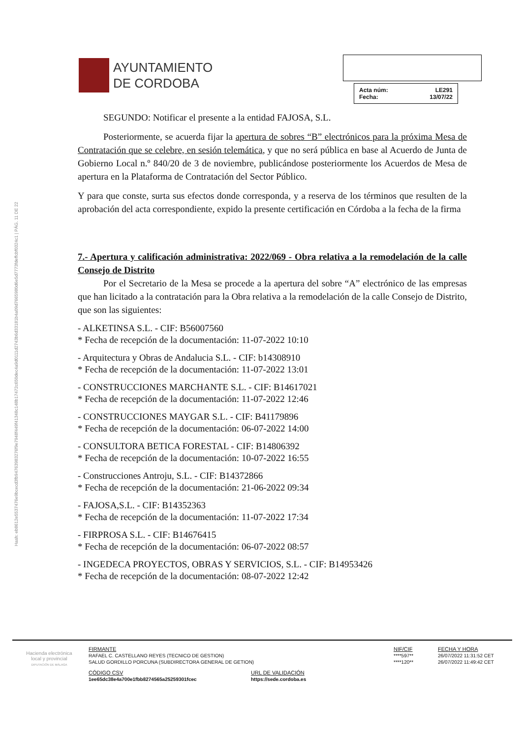Hash: eb8612e5537476e9bcecd3fb94763983276f9e7948f449f41348c148b17472c650dec4a9d0111d2743b6d33181b4a09d7665980d6e5d7773fdeffcbf0324c1 | PÁG. 11 DE 22
AYUNTAMIENTO
DE CORDOBA
Acta núm: LE291
Fecha: 13/07/22
SEGUNDO: Notificar el presente a la entidad FAJOSA, S.L.
Posteriormente, se acuerda fijar la apertura de sobres “B” electrónicos para la próxima Mesa de Contratación que se celebre, en sesión telemática, y que no será pública en base al Acuerdo de Junta de Gobierno Local n.º 840/20 de 3 de noviembre, publicándose posteriormente los Acuerdos de Mesa de apertura en la Plataforma de Contratación del Sector Público.
Y para que conste, surta sus efectos donde corresponda, y a reserva de los términos que resulten de la aprobación del acta correspondiente, expido la presente certificación en Córdoba a la fecha de la firma
7.- Apertura y calificación administrativa: 2022/069 - Obra relativa a la remodelación de la calle Consejo de Distrito
Por el Secretario de la Mesa se procede a la apertura del sobre “A” electrónico de las empresas que han licitado a la contratación para la Obra relativa a la remodelación de la calle Consejo de Distrito, que son las siguientes:
- ALKETINSA S.L. - CIF: B56007560
* Fecha de recepción de la documentación: 11-07-2022 10:10
- Arquitectura y Obras de Andalucia S.L. - CIF: b14308910
* Fecha de recepción de la documentación: 11-07-2022 13:01
- CONSTRUCCIONES MARCHANTE S.L. - CIF: B14617021
* Fecha de recepción de la documentación: 11-07-2022 12:46
- CONSTRUCCIONES MAYGAR S.L. - CIF: B41179896
* Fecha de recepción de la documentación: 06-07-2022 14:00
- CONSULTORA BETICA FORESTAL - CIF: B14806392
* Fecha de recepción de la documentación: 10-07-2022 16:55
- Construcciones Antroju, S.L. - CIF: B14372866
* Fecha de recepción de la documentación: 21-06-2022 09:34
- FAJOSA,S.L. - CIF: B14352363
* Fecha de recepción de la documentación: 11-07-2022 17:34
- FIRPROSA S.L. - CIF: B14676415
* Fecha de recepción de la documentación: 06-07-2022 08:57
- INGEDECA PROYECTOS, OBRAS Y SERVICIOS, S.L. - CIF: B14953426
* Fecha de recepción de la documentación: 08-07-2022 12:42
Hacienda electrónica
local y provincial
DIPUTACIÓN DE MÁLAGA
| FIRMANTE | NIF/CIF | FECHA Y HORA |
| RAFAEL C. CASTELLANO REYES (TECNICO DE GESTION) | ****597** | 26/07/2022 11:31:52 CET |
| SALUD GORDILLO PORCUNA (SUBDIRECTORA GENERAL DE GETION) | ****120** | 26/07/2022 11:49:42 CET |
| CÓDIGO CSV | URL DE VALIDACIÓN |
| 1ee65dc38e4a700e1fbb8274565a25259301fcec | https://sede.cordoba.es |